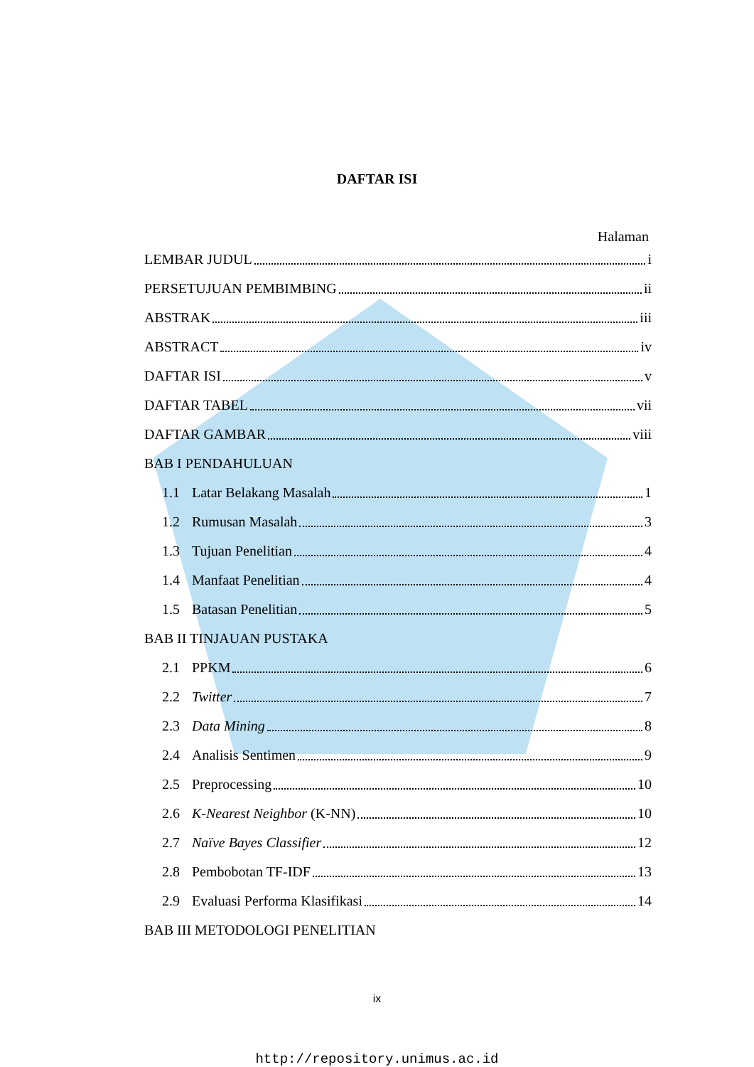DAFTAR ISI
Halaman
LEMBAR JUDUL i
PERSETUJUAN PEMBIMBING ii
ABSTRAK iii
ABSTRACT iv
DAFTAR ISI v
DAFTAR TABEL vii
DAFTAR GAMBAR viii
BAB I PENDAHULUAN
1.1 Latar Belakang Masalah 1
1.2 Rumusan Masalah 3
1.3 Tujuan Penelitian 4
1.4 Manfaat Penelitian 4
1.5 Batasan Penelitian 5
BAB II TINJAUAN PUSTAKA
2.1 PPKM 6
2.2 Twitter 7
2.3 Data Mining 8
2.4 Analisis Sentimen 9
2.5 Preprocessing 10
2.6 K-Nearest Neighbor (K-NN) 10
2.7 Naïve Bayes Classifier 12
2.8 Pembobotan TF-IDF 13
2.9 Evaluasi Performa Klasifikasi 14
BAB III METODOLOGI PENELITIAN
ix
http://repository.unimus.ac.id